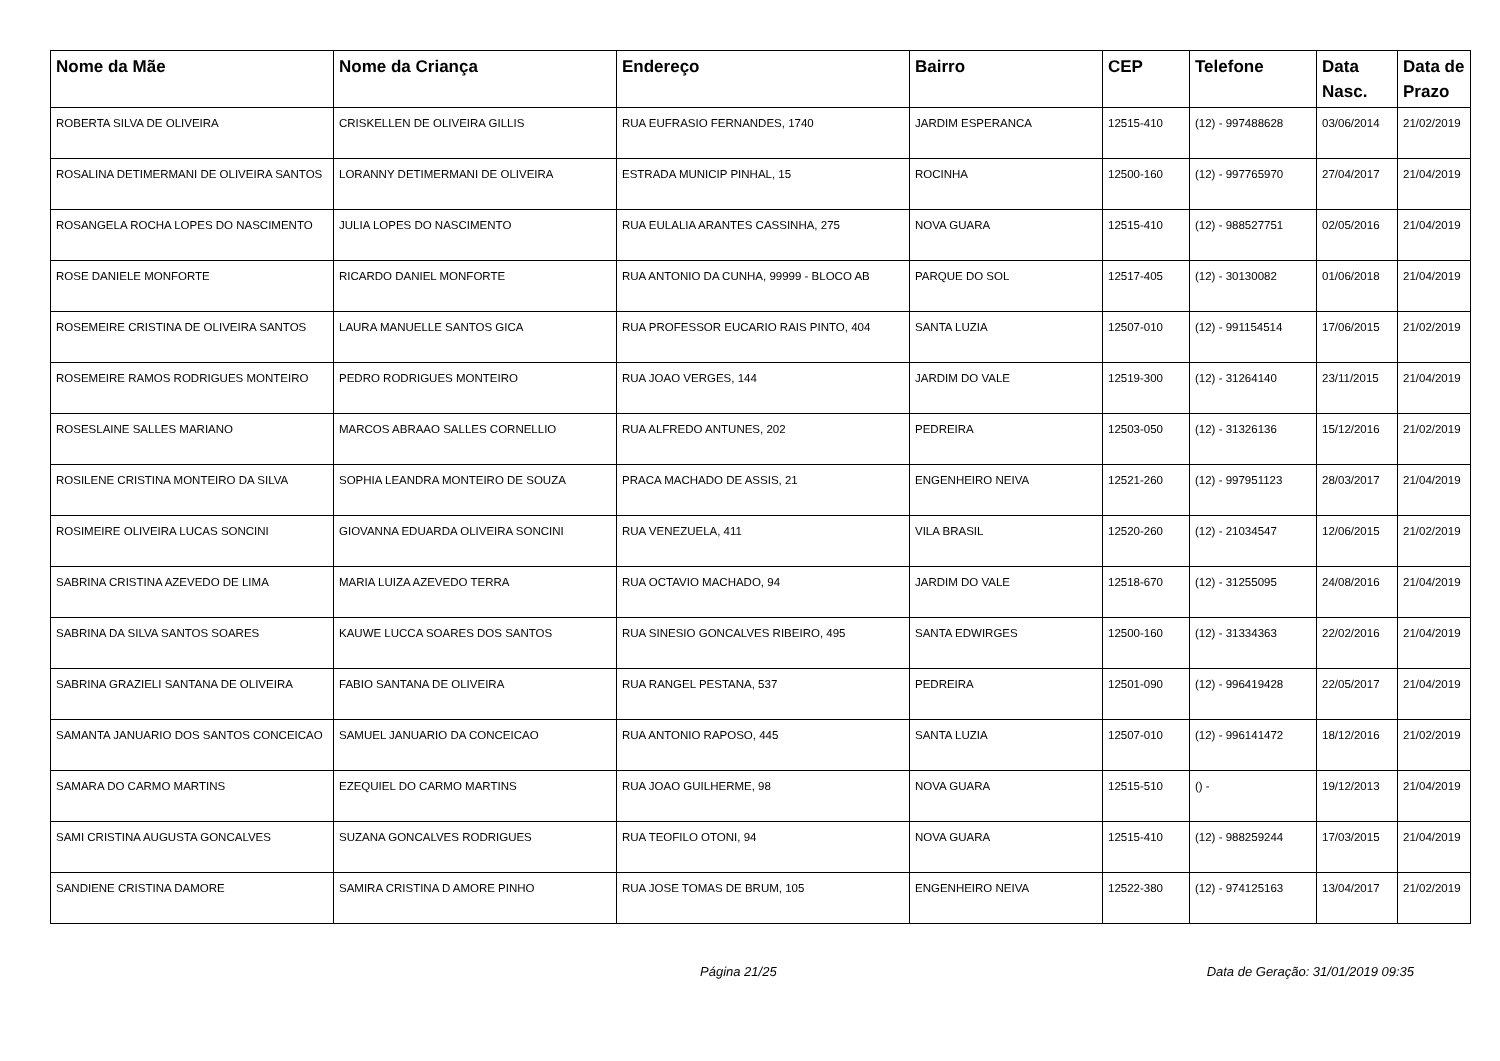| Nome da Mãe | Nome da Criança | Endereço | Bairro | CEP | Telefone | Data Nasc. | Data de Prazo |
| --- | --- | --- | --- | --- | --- | --- | --- |
| ROBERTA SILVA DE OLIVEIRA | CRISKELLEN DE OLIVEIRA GILLIS | RUA EUFRASIO FERNANDES, 1740 | JARDIM ESPERANCA | 12515-410 | (12) - 997488628 | 03/06/2014 | 21/02/2019 |
| ROSALINA DETIMERMANI DE OLIVEIRA SANTOS | LORANNY DETIMERMANI DE OLIVEIRA | ESTRADA MUNICIP PINHAL, 15 | ROCINHA | 12500-160 | (12) - 997765970 | 27/04/2017 | 21/04/2019 |
| ROSANGELA ROCHA LOPES DO NASCIMENTO | JULIA LOPES DO NASCIMENTO | RUA EULALIA ARANTES CASSINHA, 275 | NOVA GUARA | 12515-410 | (12) - 988527751 | 02/05/2016 | 21/04/2019 |
| ROSE DANIELE MONFORTE | RICARDO DANIEL MONFORTE | RUA ANTONIO DA CUNHA, 99999 - BLOCO AB | PARQUE DO SOL | 12517-405 | (12) - 30130082 | 01/06/2018 | 21/04/2019 |
| ROSEMEIRE CRISTINA DE OLIVEIRA SANTOS | LAURA MANUELLE SANTOS GICA | RUA PROFESSOR EUCARIO RAIS PINTO, 404 | SANTA LUZIA | 12507-010 | (12) - 991154514 | 17/06/2015 | 21/02/2019 |
| ROSEMEIRE RAMOS RODRIGUES MONTEIRO | PEDRO RODRIGUES MONTEIRO | RUA JOAO VERGES, 144 | JARDIM DO VALE | 12519-300 | (12) - 31264140 | 23/11/2015 | 21/04/2019 |
| ROSESLAINE SALLES MARIANO | MARCOS ABRAAO SALLES CORNELLIO | RUA ALFREDO ANTUNES, 202 | PEDREIRA | 12503-050 | (12) - 31326136 | 15/12/2016 | 21/02/2019 |
| ROSILENE CRISTINA MONTEIRO DA SILVA | SOPHIA LEANDRA MONTEIRO DE SOUZA | PRACA MACHADO DE ASSIS, 21 | ENGENHEIRO NEIVA | 12521-260 | (12) - 997951123 | 28/03/2017 | 21/04/2019 |
| ROSIMEIRE OLIVEIRA LUCAS SONCINI | GIOVANNA EDUARDA OLIVEIRA SONCINI | RUA VENEZUELA, 411 | VILA BRASIL | 12520-260 | (12) - 21034547 | 12/06/2015 | 21/02/2019 |
| SABRINA CRISTINA AZEVEDO DE LIMA | MARIA LUIZA AZEVEDO TERRA | RUA OCTAVIO MACHADO, 94 | JARDIM DO VALE | 12518-670 | (12) - 31255095 | 24/08/2016 | 21/04/2019 |
| SABRINA DA SILVA SANTOS SOARES | KAUWE LUCCA SOARES DOS SANTOS | RUA SINESIO GONCALVES RIBEIRO, 495 | SANTA EDWIRGES | 12500-160 | (12) - 31334363 | 22/02/2016 | 21/04/2019 |
| SABRINA GRAZIELI SANTANA DE OLIVEIRA | FABIO SANTANA DE OLIVEIRA | RUA RANGEL PESTANA, 537 | PEDREIRA | 12501-090 | (12) - 996419428 | 22/05/2017 | 21/04/2019 |
| SAMANTA JANUARIO DOS SANTOS CONCEICAO | SAMUEL JANUARIO DA CONCEICAO | RUA ANTONIO RAPOSO, 445 | SANTA LUZIA | 12507-010 | (12) - 996141472 | 18/12/2016 | 21/02/2019 |
| SAMARA DO CARMO MARTINS | EZEQUIEL DO CARMO MARTINS | RUA JOAO GUILHERME, 98 | NOVA GUARA | 12515-510 | () - | 19/12/2013 | 21/04/2019 |
| SAMI CRISTINA AUGUSTA GONCALVES | SUZANA GONCALVES RODRIGUES | RUA TEOFILO OTONI, 94 | NOVA GUARA | 12515-410 | (12) - 988259244 | 17/03/2015 | 21/04/2019 |
| SANDIENE CRISTINA DAMORE | SAMIRA CRISTINA D AMORE PINHO | RUA JOSE TOMAS DE BRUM, 105 | ENGENHEIRO NEIVA | 12522-380 | (12) - 974125163 | 13/04/2017 | 21/02/2019 |
Página 21/25 Data de Geração: 31/01/2019 09:35